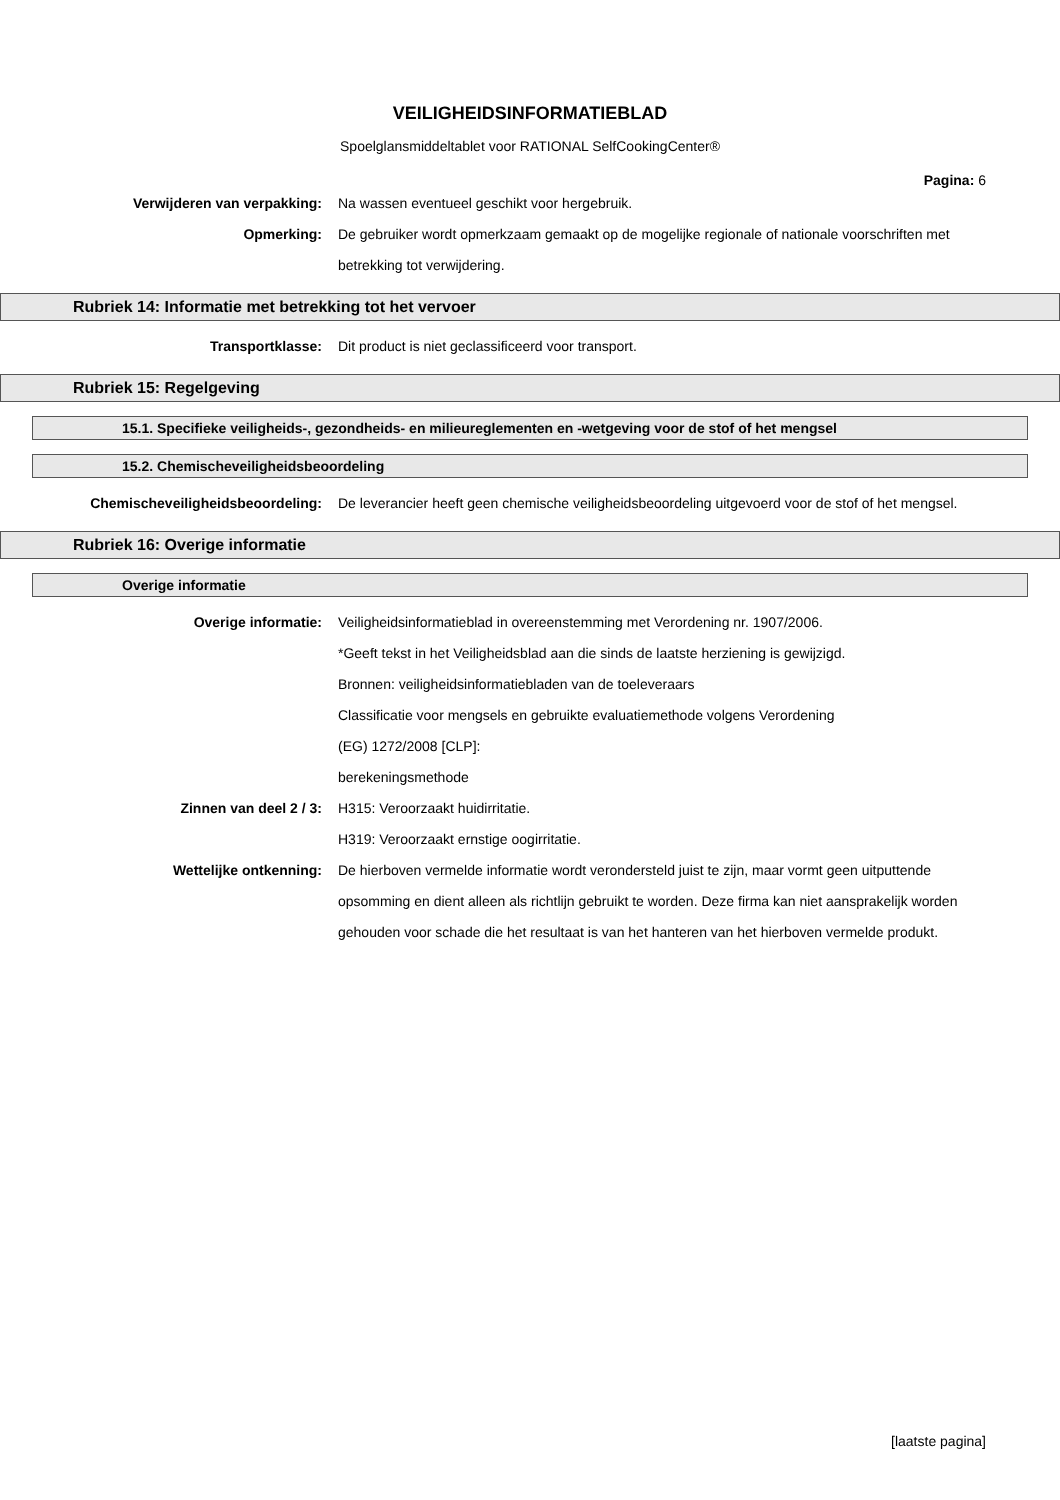VEILIGHEIDSINFORMATIEBLAD
Spoelglansmiddeltablet voor RATIONAL SelfCookingCenter®
Pagina: 6
Verwijderen van verpakking: Na wassen eventueel geschikt voor hergebruik.
Opmerking: De gebruiker wordt opmerkzaam gemaakt op de mogelijke regionale of nationale voorschriften met betrekking tot verwijdering.
Rubriek 14: Informatie met betrekking tot het vervoer
Transportklasse: Dit product is niet geclassificeerd voor transport.
Rubriek 15: Regelgeving
15.1. Specifieke veiligheids-, gezondheids- en milieureglementen en -wetgeving voor de stof of het mengsel
15.2. Chemischeveiligheidsbeoordeling
Chemischeveiligheidsbeoordeling: De leverancier heeft geen chemische veiligheidsbeoordeling uitgevoerd voor de stof of het mengsel.
Rubriek 16: Overige informatie
Overige informatie
Overige informatie: Veiligheidsinformatieblad in overeenstemming met Verordening nr. 1907/2006.
*Geeft tekst in het Veiligheidsblad aan die sinds de laatste herziening is gewijzigd.
Bronnen: veiligheidsinformatiebladen van de toeleveraars
Classificatie voor mengsels en gebruikte evaluatiemethode volgens Verordening
(EG) 1272/2008 [CLP]:
berekeningsmethode
Zinnen van deel 2 / 3: H315: Veroorzaakt huidirritatie.
H319: Veroorzaakt ernstige oogirritatie.
Wettelijke ontkenning: De hierboven vermelde informatie wordt verondersteld juist te zijn, maar vormt geen uitputtende opsomming en dient alleen als richtlijn gebruikt te worden. Deze firma kan niet aansprakelijk worden gehouden voor schade die het resultaat is van het hanteren van het hierboven vermelde produkt.
[laatste pagina]